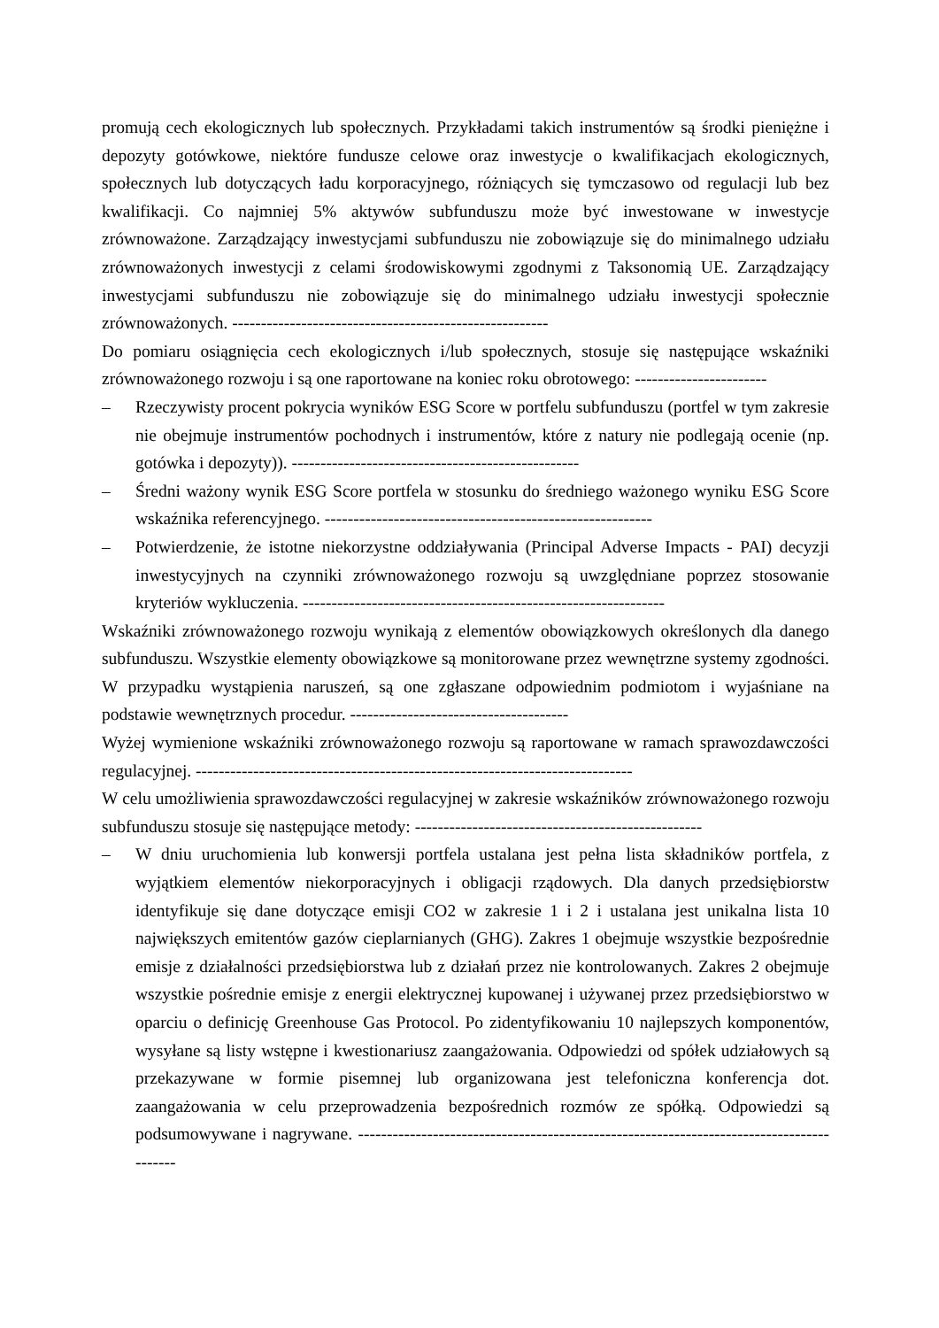promują cech ekologicznych lub społecznych. Przykładami takich instrumentów są środki pieniężne i depozyty gotówkowe, niektóre fundusze celowe oraz inwestycje o kwalifikacjach ekologicznych, społecznych lub dotyczących ładu korporacyjnego, różniących się tymczasowo od regulacji lub bez kwalifikacji. Co najmniej 5% aktywów subfunduszu może być inwestowane w inwestycje zrównoważone. Zarządzający inwestycjami subfunduszu nie zobowiązuje się do minimalnego udziału zrównoważonych inwestycji z celami środowiskowymi zgodnymi z Taksonomią UE. Zarządzający inwestycjami subfunduszu nie zobowiązuje się do minimalnego udziału inwestycji społecznie zrównoważonych. -------------------------------------------------------
Do pomiaru osiągnięcia cech ekologicznych i/lub społecznych, stosuje się następujące wskaźniki zrównoważonego rozwoju i są one raportowane na koniec roku obrotowego: -----------------------
– Rzeczywisty procent pokrycia wyników ESG Score w portfelu subfunduszu (portfel w tym zakresie nie obejmuje instrumentów pochodnych i instrumentów, które z natury nie podlegają ocenie (np. gotówka i depozyty)). --------------------------------------------------
– Średni ważony wynik ESG Score portfela w stosunku do średniego ważonego wyniku ESG Score wskaźnika referencyjnego. ---------------------------------------------------------
– Potwierdzenie, że istotne niekorzystne oddziaływania (Principal Adverse Impacts - PAI) decyzji inwestycyjnych na czynniki zrównoważonego rozwoju są uwzględniane poprzez stosowanie kryteriów wykluczenia. ---------------------------------------------------------------
Wskaźniki zrównoważonego rozwoju wynikają z elementów obowiązkowych określonych dla danego subfunduszu. Wszystkie elementy obowiązkowe są monitorowane przez wewnętrzne systemy zgodności. W przypadku wystąpienia naruszeń, są one zgłaszane odpowiednim podmiotom i wyjaśniane na podstawie wewnętrznych procedur. --------------------------------------
Wyżej wymienione wskaźniki zrównoważonego rozwoju są raportowane w ramach sprawozdawczości regulacyjnej. ----------------------------------------------------------------------------
W celu umożliwienia sprawozdawczości regulacyjnej w zakresie wskaźników zrównoważonego rozwoju subfunduszu stosuje się następujące metody: --------------------------------------------------
– W dniu uruchomienia lub konwersji portfela ustalana jest pełna lista składników portfela, z wyjątkiem elementów niekorporacyjnych i obligacji rządowych. Dla danych przedsiębiorstw identyfikuje się dane dotyczące emisji CO2 w zakresie 1 i 2 i ustalana jest unikalna lista 10 największych emitentów gazów cieplarnianych (GHG). Zakres 1 obejmuje wszystkie bezpośrednie emisje z działalności przedsiębiorstwa lub z działań przez nie kontrolowanych. Zakres 2 obejmuje wszystkie pośrednie emisje z energii elektrycznej kupowanej i używanej przez przedsiębiorstwo w oparciu o definicję Greenhouse Gas Protocol. Po zidentyfikowaniu 10 najlepszych komponentów, wysyłane są listy wstępne i kwestionariusz zaangażowania. Odpowiedzi od spółek udziałowych są przekazywane w formie pisemnej lub organizowana jest telefoniczna konferencja dot. zaangażowania w celu przeprowadzenia bezpośrednich rozmów ze spółką. Odpowiedzi są podsumowywane i nagrywane. -----------------------------------------------------------------------------------------